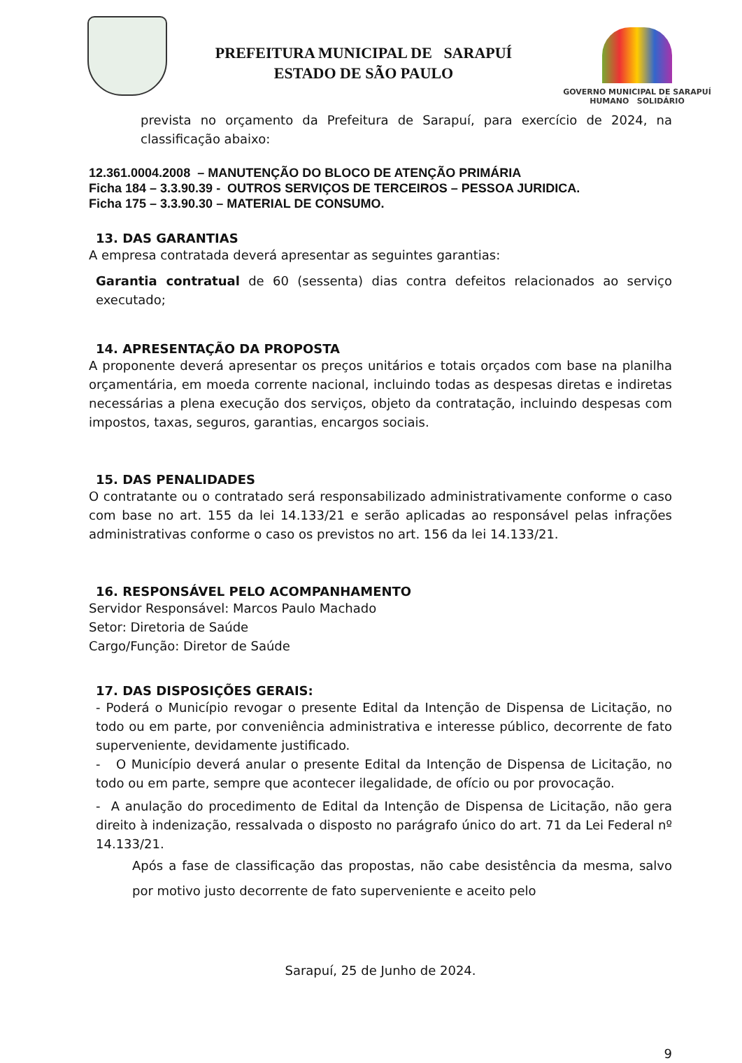PREFEITURA MUNICIPAL DE SARAPUÍ
ESTADO DE SÃO PAULO
GOVERNO MUNICIPAL DE SARAPUÍ
HUMANO SOLIDÁRIO
prevista no orçamento da Prefeitura de Sarapuí, para exercício de 2024, na classificação abaixo:
12.361.0004.2008 – MANUTENÇÃO DO BLOCO DE ATENÇÃO PRIMÁRIA
Ficha 184 – 3.3.90.39 - OUTROS SERVIÇOS DE TERCEIROS – PESSOA JURIDICA.
Ficha 175 – 3.3.90.30 – MATERIAL DE CONSUMO.
13. DAS GARANTIAS
A empresa contratada deverá apresentar as seguintes garantias:
Garantia contratual de 60 (sessenta) dias contra defeitos relacionados ao serviço executado;
14. APRESENTAÇÃO DA PROPOSTA
A proponente deverá apresentar os preços unitários e totais orçados com base na planilha orçamentária, em moeda corrente nacional, incluindo todas as despesas diretas e indiretas necessárias a plena execução dos serviços, objeto da contratação, incluindo despesas com impostos, taxas, seguros, garantias, encargos sociais.
15. DAS PENALIDADES
O contratante ou o contratado será responsabilizado administrativamente conforme o caso com base no art. 155 da lei 14.133/21 e serão aplicadas ao responsável pelas infrações administrativas conforme o caso os previstos no art. 156 da lei 14.133/21.
16. RESPONSÁVEL PELO ACOMPANHAMENTO
Servidor Responsável: Marcos Paulo Machado
Setor: Diretoria de Saúde
Cargo/Função: Diretor de Saúde
17. DAS DISPOSIÇÕES GERAIS:
- Poderá o Município revogar o presente Edital da Intenção de Dispensa de Licitação, no todo ou em parte, por conveniência administrativa e interesse público, decorrente de fato superveniente, devidamente justificado.
- O Município deverá anular o presente Edital da Intenção de Dispensa de Licitação, no todo ou em parte, sempre que acontecer ilegalidade, de ofício ou por provocação.
- A anulação do procedimento de Edital da Intenção de Dispensa de Licitação, não gera direito à indenização, ressalvada o disposto no parágrafo único do art. 71 da Lei Federal nº 14.133/21.
Após a fase de classificação das propostas, não cabe desistência da mesma, salvo por motivo justo decorrente de fato superveniente e aceito pelo
Sarapuí, 25 de Junho de 2024.
9